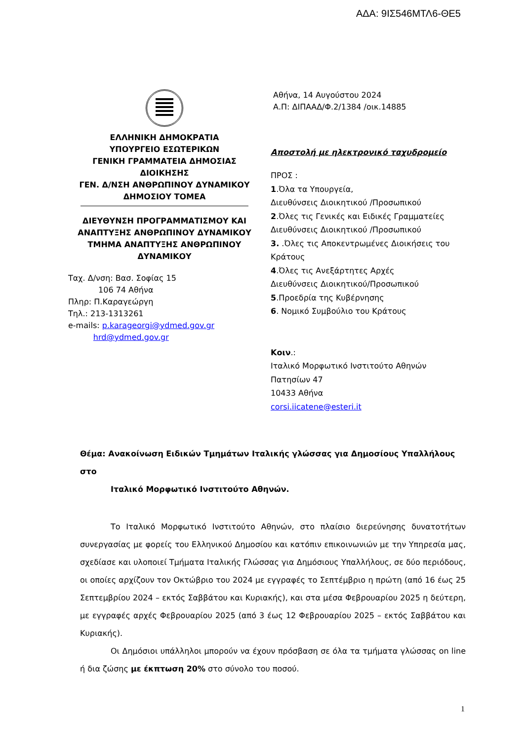ΑΔΑ: 9ΙΣ546ΜΤΛ6-ΘΕ5
ΕΛΛΗΝΙΚΗ ΔΗΜΟΚΡΑΤΙΑ
ΥΠΟΥΡΓΕΙΟ ΕΣΩΤΕΡΙΚΩΝ
ΓΕΝΙΚΗ ΓΡΑΜΜΑΤΕΙΑ ΔΗΜΟΣΙΑΣ ΔΙΟΙΚΗΣΗΣ
ΓΕΝ. Δ/ΝΣΗ ΑΝΘΡΩΠΙΝΟΥ ΔΥΝΑΜΙΚΟΥ
ΔΗΜΟΣΙΟΥ ΤΟΜΕΑ
ΔΙΕΥΘΥΝΣΗ ΠΡΟΓΡΑΜΜΑΤΙΣΜΟΥ ΚΑΙ
ΑΝΑΠΤΥΞΗΣ ΑΝΘΡΩΠΙΝΟΥ ΔΥΝΑΜΙΚΟΥ
ΤΜΗΜΑ ΑΝΑΠΤΥΞΗΣ ΑΝΘΡΩΠΙΝΟΥ
ΔΥΝΑΜΙΚΟΥ
Ταχ. Δ/νση: Βασ. Σοφίας 15
106 74 Αθήνα
Πληρ: Π.Καραγεώργη
Τηλ.: 213-1313261
e-mails: p.karageorgi@ydmed.gov.gr
hrd@ydmed.gov.gr
Αθήνα, 14 Αυγούστου 2024
Α.Π: ΔΙΠΑΑΔ/Φ.2/1384 /οικ.14885
Αποστολή με ηλεκτρονικό ταχυδρομείο
ΠΡΟΣ :
1.Όλα τα Υπουργεία,
Διευθύνσεις Διοικητικού /Προσωπικού
2.Όλες τις Γενικές και Ειδικές Γραμματείες
Διευθύνσεις Διοικητικού /Προσωπικού
3. .Όλες τις Αποκεντρωμένες Διοικήσεις του
Κράτους
4.Όλες τις Ανεξάρτητες Αρχές
Διευθύνσεις Διοικητικού/Προσωπικού
5.Προεδρία της Κυβέρνησης
6. Νομικό Συμβούλιο του Κράτους
Κοιν.:
Ιταλικό Μορφωτικό Ινστιτούτο Αθηνών
Πατησίων 47
10433 Αθήνα
corsi.iicatene@esteri.it
Θέμα: Ανακοίνωση Ειδικών Τμημάτων Ιταλικής γλώσσας για Δημοσίους Υπαλλήλους στο
Ιταλικό Μορφωτικό Ινστιτούτο Αθηνών.
Το Ιταλικό Μορφωτικό Ινστιτούτο Αθηνών, στο πλαίσιο διερεύνησης δυνατοτήτων συνεργασίας με φορείς του Ελληνικού Δημοσίου και κατόπιν επικοινωνιών με την Υπηρεσία μας, σχεδίασε και υλοποιεί Τμήματα Ιταλικής Γλώσσας για Δημόσιους Υπαλλήλους, σε δύο περιόδους, οι οποίες αρχίζουν τον Οκτώβριο του 2024 με εγγραφές το Σεπτέμβριο η πρώτη (από 16 έως 25 Σεπτεμβρίου 2024 – εκτός Σαββάτου και Κυριακής), και στα μέσα Φεβρουαρίου 2025 η δεύτερη, με εγγραφές αρχές Φεβρουαρίου 2025 (από 3 έως 12 Φεβρουαρίου 2025 – εκτός Σαββάτου και Κυριακής).
Οι Δημόσιοι υπάλληλοι μπορούν να έχουν πρόσβαση σε όλα τα τμήματα γλώσσας on line ή δια ζώσης με έκπτωση 20% στο σύνολο του ποσού.
1